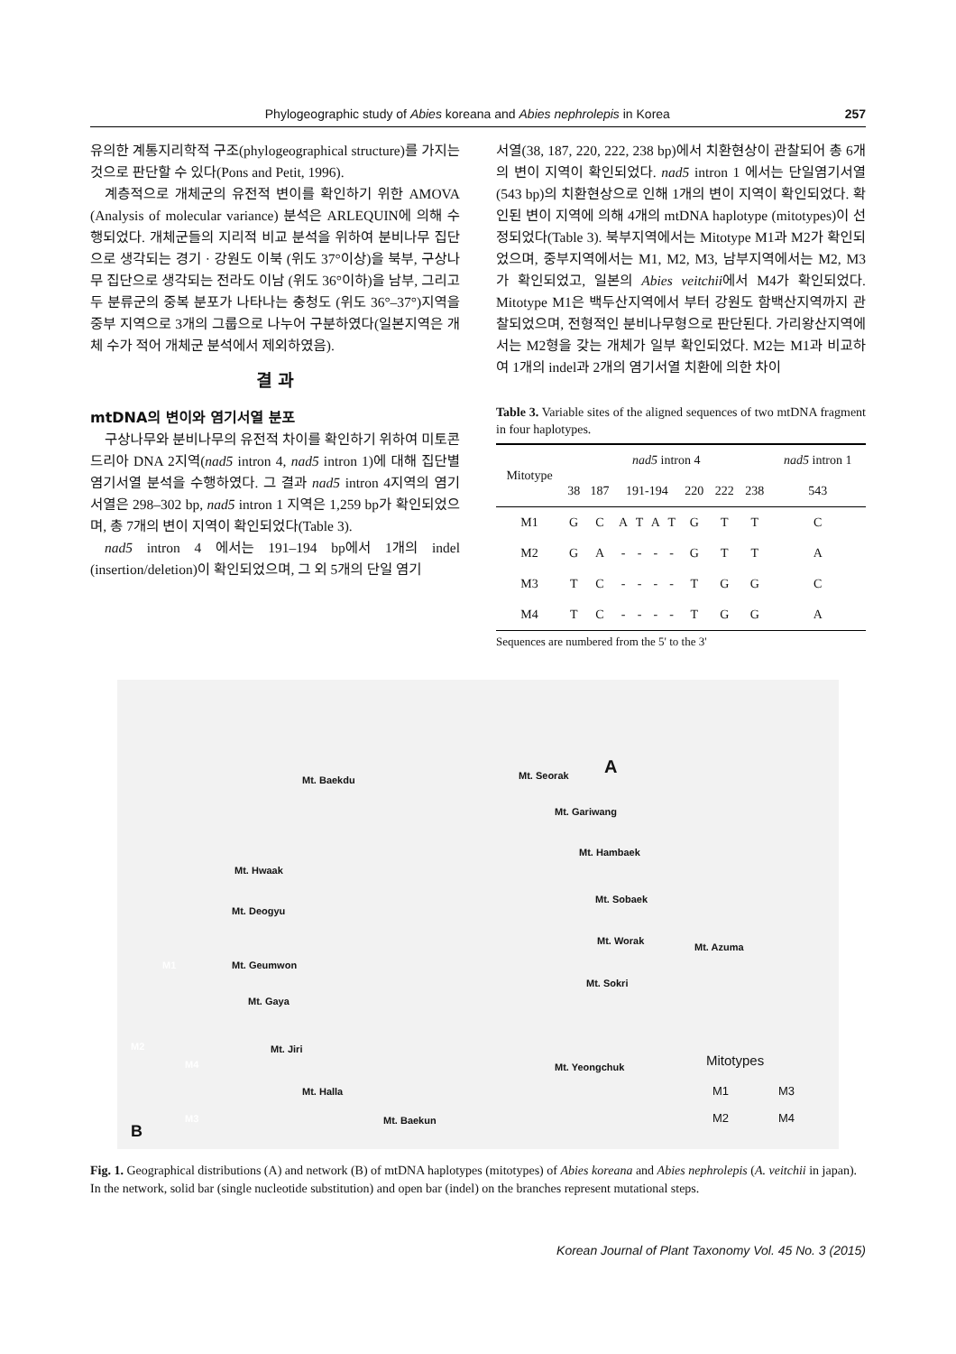Phylogeographic study of Abies koreana and Abies nephrolepis in Korea 257
유의한 계통지리학적 구조(phylogeographical structure)를 가지는 것으로 판단할 수 있다(Pons and Petit, 1996).
계층적으로 개체군의 유전적 변이를 확인하기 위한 AMOVA (Analysis of molecular variance) 분석은 ARLEQUIN에 의해 수행되었다. 개체군들의 지리적 비교 분석을 위하여 분비나무 집단으로 생각되는 경기 · 강원도 이북 (위도 37°이상)을 북부, 구상나무 집단으로 생각되는 전라도 이남 (위도 36°이하)을 남부, 그리고 두 분류군의 중복 분포가 나타나는 충청도 (위도 36°–37°)지역을 중부 지역으로 3개의 그룹으로 나누어 구분하였다(일본지역은 개체 수가 적어 개체군 분석에서 제외하였음).
결 과
mtDNA의 변이와 염기서열 분포
구상나무와 분비나무의 유전적 차이를 확인하기 위하여 미토콘드리아 DNA 2지역(nad5 intron 4, nad5 intron 1)에 대해 집단별 염기서열 분석을 수행하였다. 그 결과 nad5 intron 4지역의 염기서열은 298–302 bp, nad5 intron 1 지역은 1,259 bp가 확인되었으며, 총 7개의 변이 지역이 확인되었다(Table 3).
nad5 intron 4 에서는 191–194 bp에서 1개의 indel (insertion/deletion)이 확인되었으며, 그 외 5개의 단일 염기
서열(38, 187, 220, 222, 238 bp)에서 치환현상이 관찰되어 총 6개의 변이 지역이 확인되었다. nad5 intron 1 에서는 단일염기서열(543 bp)의 치환현상으로 인해 1개의 변이 지역이 확인되었다. 확인된 변이 지역에 의해 4개의 mtDNA haplotype (mitotypes)이 선정되었다(Table 3). 북부지역에서는 Mitotype M1과 M2가 확인되었으며, 중부지역에서는 M1, M2, M3, 남부지역에서는 M2, M3가 확인되었고, 일본의 Abies veitchii에서 M4가 확인되었다. Mitotype M1은 백두산지역에서 부터 강원도 함백산지역까지 관찰되었으며, 전형적인 분비나무형으로 판단된다. 가리왕산지역에서는 M2형을 갖는 개체가 일부 확인되었다. M2는 M1과 비교하여 1개의 indel과 2개의 염기서열 치환에 의한 차이
Table 3. Variable sites of the aligned sequences of two mtDNA fragment in four haplotypes.
| Mitotype | nad5 intron 4 | | | | | | | | | nad5 intron 1 |
| --- | --- | --- | --- | --- | --- | --- | --- | --- | --- | --- |
| | 38 | 187 | 191-194 | | | | 220 | 222 | 238 | 543 |
| M1 | G | C | A | T | A | T | G | T | T | C |
| M2 | G | A | - | - | - | - | G | T | T | A |
| M3 | T | C | - | - | - | - | T | G | G | C |
| M4 | T | C | - | - | - | - | T | G | G | A |
Sequences are numbered from the 5' to the 3'
A
Mt. Baekdu Mt. Seorak
Mt. Gariwang
Mt. Hambaek
Mt. Hwaak
Mt. Sobaek
Mt. Deogyu
Mt. Worak
Mt. Azuma
Mt. Geumwon
Mt. Sokri
Mt. Gaya
Mt. Jiri
Mt. Yeongchuk
Mt. Halla
Mt. Baekun
M1
M2
M4
M3
B
Mitotypes
M1 M3
M2 M4
Fig. 1. Geographical distributions (A) and network (B) of mtDNA haplotypes (mitotypes) of Abies koreana and Abies nephrolepis (A. veitchii in japan). In the network, solid bar (single nucleotide substitution) and open bar (indel) on the branches represent mutational steps.
Korean Journal of Plant Taxonomy Vol. 45 No. 3 (2015)